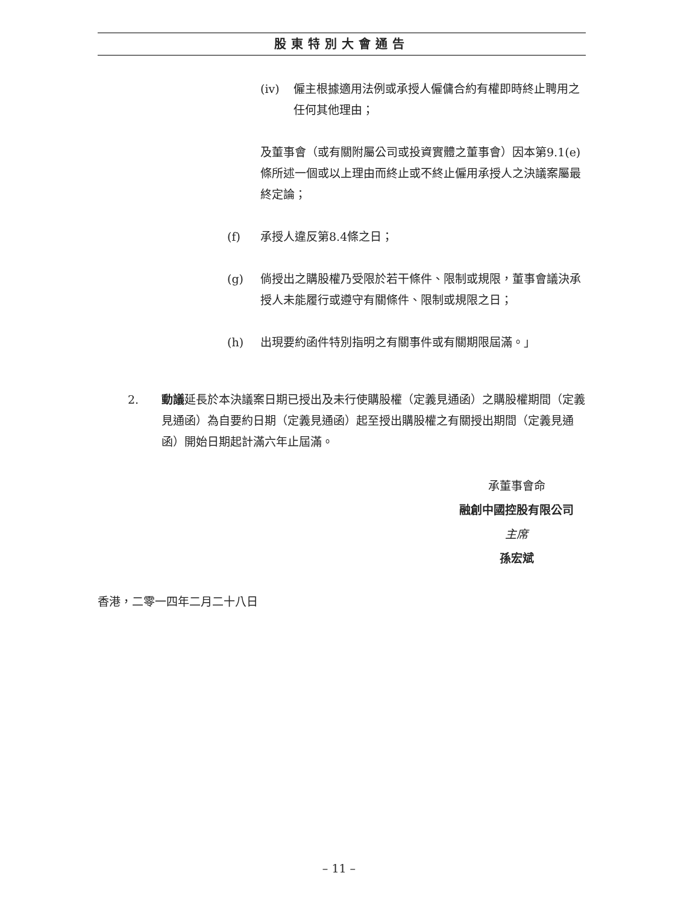股東特別大會通告
(iv) 僱主根據適用法例或承授人僱傭合約有權即時終止聘用之任何其他理由；
及董事會（或有關附屬公司或投資實體之董事會）因本第9.1(e)條所述一個或以上理由而終止或不終止僱用承授人之決議案屬最終定論；
(f) 承授人違反第8.4條之日；
(g) 倘授出之購股權乃受限於若干條件、限制或規限，董事會議決承授人未能履行或遵守有關條件、限制或規限之日；
(h) 出現要約函件特別指明之有關事件或有關期限屆滿。」
2. 動議延長於本決議案日期已授出及未行使購股權（定義見通函）之購股權期間（定義見通函）為自要約日期（定義見通函）起至授出購股權之有關授出期間（定義見通函）開始日期起計滿六年止屆滿。
承董事會命
融創中國控股有限公司
主席
孫宏斌
香港，二零一四年二月二十八日
– 11 –